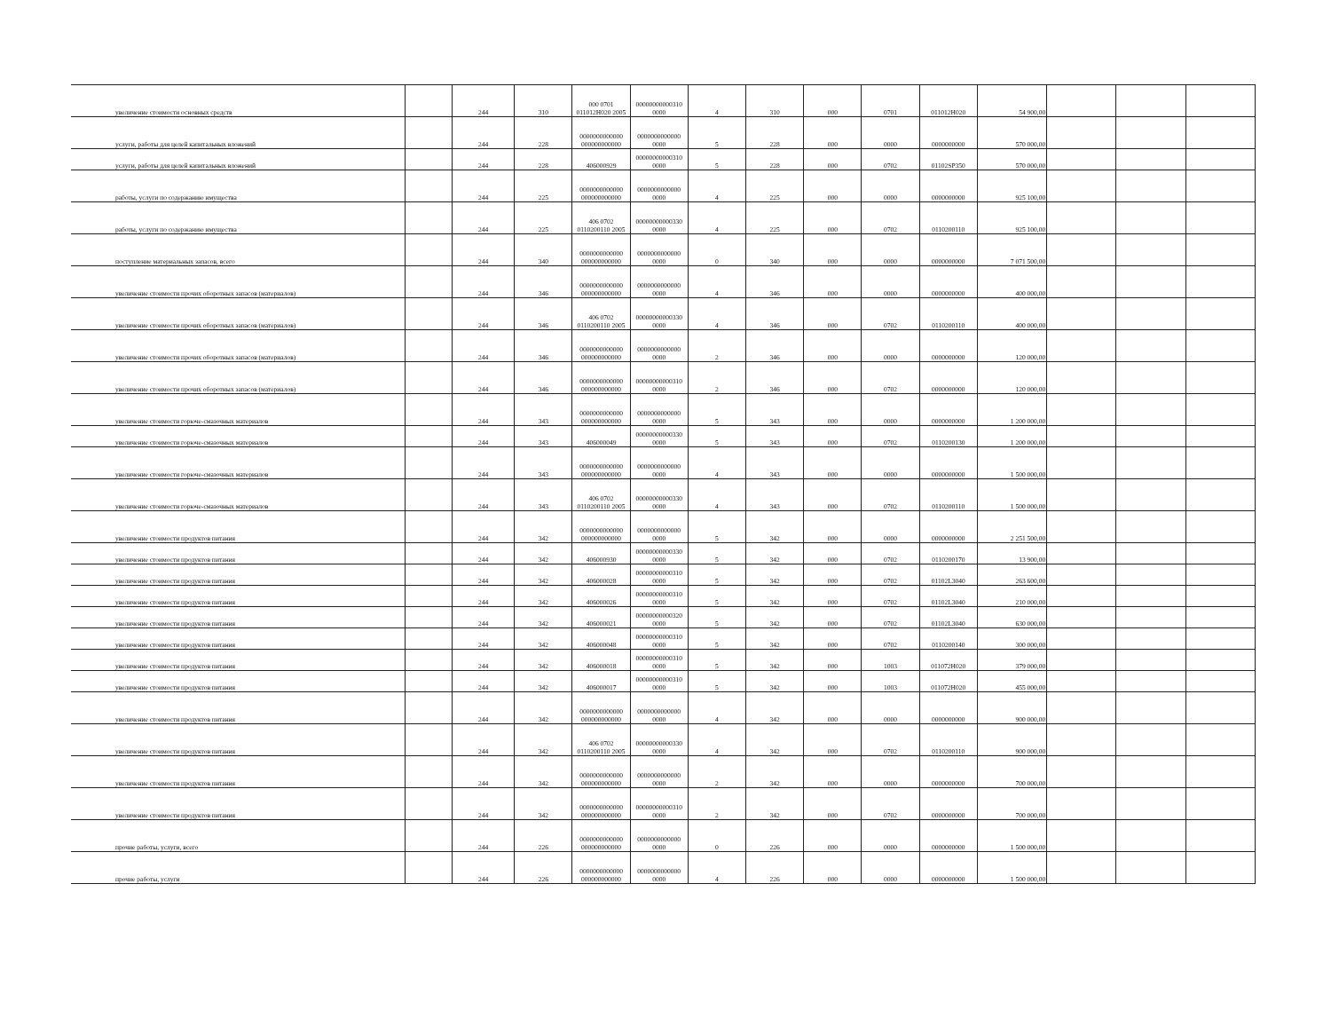| увеличение стоимости основных средств | | 244 | 310 | 000 0701 011012Н020 2005 | 00000000000310 0000 | 4 | 310 | 000 | 0701 | 011012Н020 | 54 900,00 | | | |
| услуги, работы для целей капитальных вложений | | 244 | 228 | 0000000000000 000000000000 | 0000000000000 0000 | 5 | 228 | 000 | 0000 | 0000000000 | 570 000,00 | | | |
| услуги, работы для целей капитальных вложений | | 244 | 228 | 406000929 | 00000000000310 0000 | 5 | 228 | 000 | 0702 | 01102SP350 | 570 000,00 | | | |
| работы, услуги по содержанию имущества | | 244 | 225 | 0000000000000 000000000000 | 0000000000000 0000 | 4 | 225 | 000 | 0000 | 0000000000 | 925 100,00 | | | |
| работы, услуги по содержанию имущества | | 244 | 225 | 406 0702 0110200110 2005 | 00000000000330 0000 | 4 | 225 | 000 | 0702 | 0110200110 | 925 100,00 | | | |
| поступление материальных запасов, всего | | 244 | 340 | 0000000000000 000000000000 | 0000000000000 0000 | 0 | 340 | 000 | 0000 | 0000000000 | 7 071 500,00 | | | |
| увеличение стоимости прочих оборотных запасов (материалов) | | 244 | 346 | 0000000000000 000000000000 | 0000000000000 0000 | 4 | 346 | 000 | 0000 | 0000000000 | 400 000,00 | | | |
| увеличение стоимости прочих оборотных запасов (материалов) | | 244 | 346 | 406 0702 0110200110 2005 | 00000000000330 0000 | 4 | 346 | 000 | 0702 | 0110200110 | 400 000,00 | | | |
| увеличение стоимости прочих оборотных запасов (материалов) | | 244 | 346 | 0000000000000 000000000000 | 0000000000000 0000 | 2 | 346 | 000 | 0000 | 0000000000 | 120 000,00 | | | |
| увеличение стоимости прочих оборотных запасов (материалов) | | 244 | 346 | 0000000000000 000000000000 | 00000000000310 0000 | 2 | 346 | 000 | 0702 | 0000000000 | 120 000,00 | | | |
| увеличение стоимости горюче-смазочных материалов | | 244 | 343 | 0000000000000 000000000000 | 0000000000000 0000 | 5 | 343 | 000 | 0000 | 0000000000 | 1 200 000,00 | | | |
| увеличение стоимости горюче-смазочных материалов | | 244 | 343 | 406000049 | 00000000000330 0000 | 5 | 343 | 000 | 0702 | 0110200130 | 1 200 000,00 | | | |
| увеличение стоимости горюче-смазочных материалов | | 244 | 343 | 0000000000000 000000000000 | 0000000000000 0000 | 4 | 343 | 000 | 0000 | 0000000000 | 1 500 000,00 | | | |
| увеличение стоимости горюче-смазочных материалов | | 244 | 343 | 406 0702 0110200110 2005 | 00000000000330 0000 | 4 | 343 | 000 | 0702 | 0110200110 | 1 500 000,00 | | | |
| увеличение стоимости продуктов питания | | 244 | 342 | 0000000000000 000000000000 | 0000000000000 0000 | 5 | 342 | 000 | 0000 | 0000000000 | 2 251 500,00 | | | |
| увеличение стоимости продуктов питания | | 244 | 342 | 406000930 | 00000000000330 0000 | 5 | 342 | 000 | 0702 | 0110200170 | 13 900,00 | | | |
| увеличение стоимости продуктов питания | | 244 | 342 | 406000028 | 00000000000310 0000 | 5 | 342 | 000 | 0702 | 01102L3040 | 263 600,00 | | | |
| увеличение стоимости продуктов питания | | 244 | 342 | 406000026 | 00000000000310 0000 | 5 | 342 | 000 | 0702 | 01102L3040 | 210 000,00 | | | |
| увеличение стоимости продуктов питания | | 244 | 342 | 406000021 | 00000000000320 0000 | 5 | 342 | 000 | 0702 | 01102L3040 | 630 000,00 | | | |
| увеличение стоимости продуктов питания | | 244 | 342 | 406000048 | 00000000000310 0000 | 5 | 342 | 000 | 0702 | 0110200140 | 300 000,00 | | | |
| увеличение стоимости продуктов питания | | 244 | 342 | 406000018 | 00000000000310 0000 | 5 | 342 | 000 | 1003 | 011072Н020 | 379 000,00 | | | |
| увеличение стоимости продуктов питания | | 244 | 342 | 406000017 | 00000000000310 0000 | 5 | 342 | 000 | 1003 | 011072Н020 | 455 000,00 | | | |
| увеличение стоимости продуктов питания | | 244 | 342 | 0000000000000 000000000000 | 0000000000000 0000 | 4 | 342 | 000 | 0000 | 0000000000 | 900 000,00 | | | |
| увеличение стоимости продуктов питания | | 244 | 342 | 406 0702 0110200110 2005 | 00000000000330 0000 | 4 | 342 | 000 | 0702 | 0110200110 | 900 000,00 | | | |
| увеличение стоимости продуктов питания | | 244 | 342 | 0000000000000 000000000000 | 0000000000000 0000 | 2 | 342 | 000 | 0000 | 0000000000 | 700 000,00 | | | |
| увеличение стоимости продуктов питания | | 244 | 342 | 0000000000000 000000000000 | 00000000000310 0000 | 2 | 342 | 000 | 0702 | 0000000000 | 700 000,00 | | | |
| прочие работы, услуги, всего | | 244 | 226 | 0000000000000 000000000000 | 0000000000000 0000 | 0 | 226 | 000 | 0000 | 0000000000 | 1 500 000,00 | | | |
| прочие работы, услуги | | 244 | 226 | 0000000000000 000000000000 | 0000000000000 0000 | 4 | 226 | 000 | 0000 | 0000000000 | 1 500 000,00 | | | |